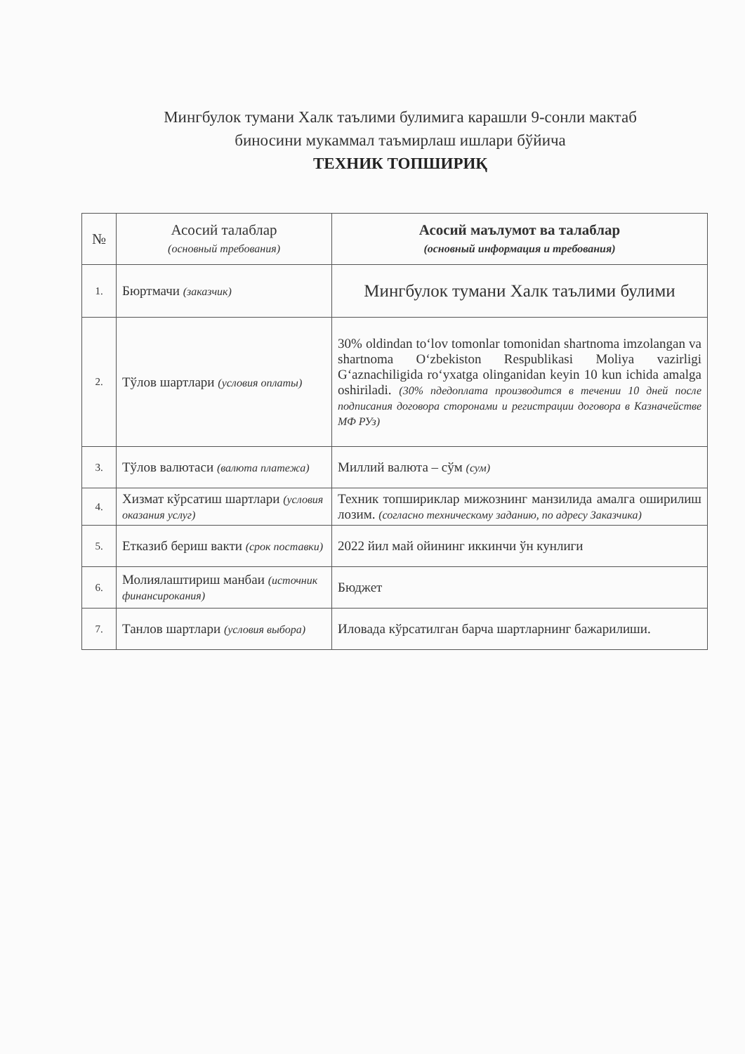Мингбулок тумани Халк таълими булимига карашли 9-сонли мактаб
биносини мукаммал таъмирлаш ишлари бўйича
ТЕХНИК ТОПШИРИҚ
| № | Асосий талаблар (основный требования) | Асосий маълумот ва талаблар (основный информация и требования) |
| --- | --- | --- |
| 1. | Бюртмачи (заказчик) | Мингбулок тумани Халк таълими булими |
| 2. | Тўлов шартлари (условия оплаты) | 30% oldindan to‘lov tomonlar tomonidan shartnoma imzolangan va shartnoma O‘zbekiston Respublikasi Moliya vazirligi G‘aznachiligida ro‘yxatga olinganidan keyin 10 kun ichida amalga oshiriladi. (30% пдедоплата производится в течении 10 дней после подписания договора сторонами и регистрации договора в Казначействе МФ РУз) |
| 3. | Тўлов валютаси (валюта платежа) | Миллий валюта – сўм (сум) |
| 4. | Хизмат кўрсатиш шартлари (условия оказания услуг) | Техник топшириклар мижознинг манзилида амалга оширилиш лозим. (согласно техническому заданию, по адресу Заказчика) |
| 5. | Етказиб бериш вакти (срок поставки) | 2022 йил май ойининг иккинчи ўн кунлиги |
| 6. | Молиялаштириш манбаи (источник финансирокания) | Бюджет |
| 7. | Танлов шартлари (условия выбора) | Иловада кўрсатилган барча шартларнинг бажарилиши. |